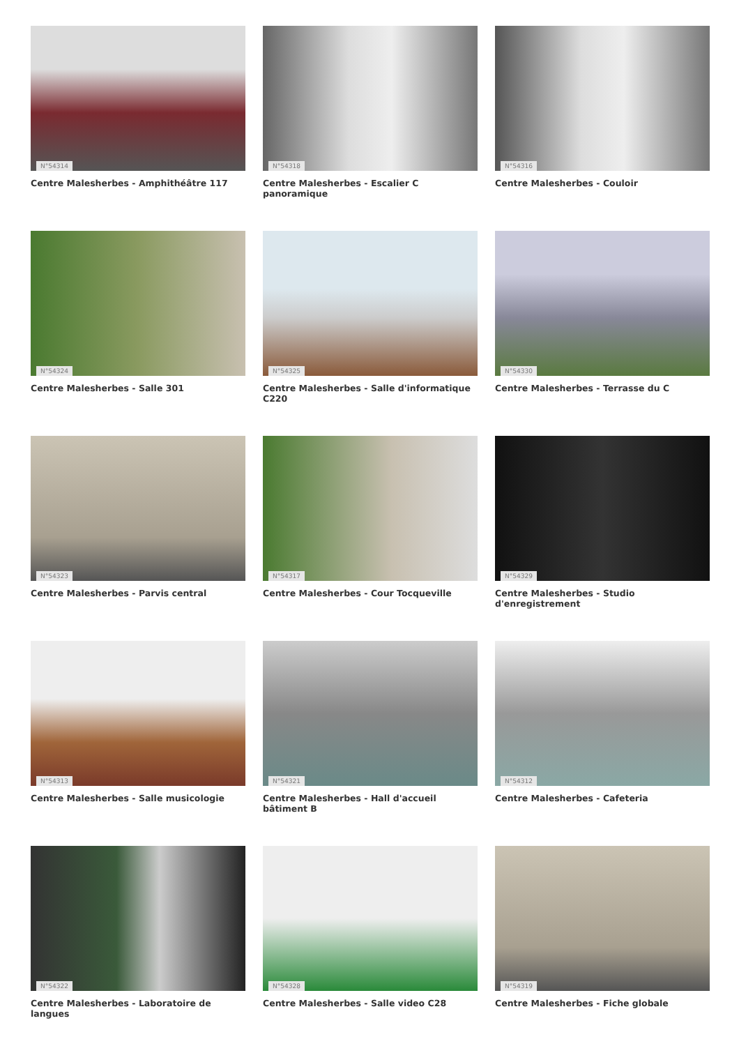N°54314
Centre Malesherbes - Amphithéâtre 117
N°54318
Centre Malesherbes - Escalier C panoramique
N°54316
Centre Malesherbes - Couloir
N°54324
Centre Malesherbes - Salle 301
N°54325
Centre Malesherbes - Salle d'informatique C220
N°54330
Centre Malesherbes - Terrasse du C
N°54323
Centre Malesherbes - Parvis central
N°54317
Centre Malesherbes - Cour Tocqueville
N°54329
Centre Malesherbes - Studio d'enregistrement
N°54313
Centre Malesherbes - Salle musicologie
N°54321
Centre Malesherbes - Hall d'accueil bâtiment B
N°54312
Centre Malesherbes - Cafeteria
N°54322
Centre Malesherbes - Laboratoire de langues
N°54328
Centre Malesherbes - Salle video C28
N°54319
Centre Malesherbes - Fiche globale